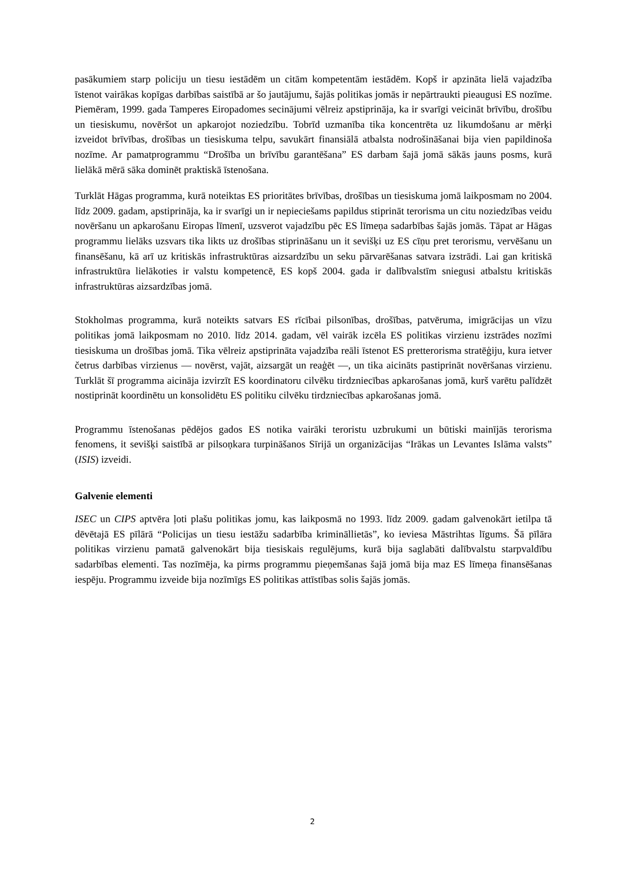pasākumiem starp policiju un tiesu iestādēm un citām kompetentām iestādēm. Kopš ir apzināta lielā vajadzība īstenot vairākas kopīgas darbības saistībā ar šo jautājumu, šajās politikas jomās ir nepārtraukti pieaugusi ES nozīme. Piemēram, 1999. gada Tamperes Eiropadomes secinājumi vēlreiz apstiprināja, ka ir svarīgi veicināt brīvību, drošību un tiesiskumu, novēršot un apkarojot noziedzību. Tobrīd uzmanība tika koncentrēta uz likumdošanu ar mērķi izveidot brīvības, drošības un tiesiskuma telpu, savukārt finansiālā atbalsta nodrošināšanai bija vien papildinoša nozīme. Ar pamatprogrammu “Drošība un brīvību garantēšana” ES darbam šajā jomā sākās jauns posms, kurā lielākā mērā sāka dominēt praktiskā īstenošana.
Turklāt Hāgas programma, kurā noteiktas ES prioritātes brīvības, drošības un tiesiskuma jomā laikposmam no 2004. līdz 2009. gadam, apstiprināja, ka ir svarīgi un ir nepieciešams papildus stiprināt terorisma un citu noziedzības veidu novēršanu un apkarošanu Eiropas līmenī, uzsverot vajadzību pēc ES līmeņa sadarbības šajās jomās. Tāpat ar Hāgas programmu lielāks uzsvars tika likts uz drošības stiprināšanu un it sevišķi uz ES cīņu pret terorismu, vervēšanu un finansēšanu, kā arī uz kritiskās infrastruktūras aizsardzību un seku pārvarēšanas satvara izstrādi. Lai gan kritiskā infrastruktūra lielākoties ir valstu kompetencē, ES kopš 2004. gada ir dalībvalstīm sniegusi atbalstu kritiskās infrastruktūras aizsardzības jomā.
Stokholmas programma, kurā noteikts satvars ES rīcībai pilsonības, drošības, patvēruma, imigrācijas un vīzu politikas jomā laikposmam no 2010. līdz 2014. gadam, vēl vairāk izcēla ES politikas virzienu izstrādes nozīmi tiesiskuma un drošības jomā. Tika vēlreiz apstiprināta vajadzība reāli īstenot ES pretterorisma stratēģiju, kura ietver četrus darbības virzienus — novērst, vajāt, aizsargāt un reaģēt —, un tika aicināts pastiprināt novēršanas virzienu. Turklāt šī programma aicināja izvirzīt ES koordinatoru cilvēku tirdzniecības apkarošanas jomā, kurš varētu palīdzēt nostiprināt koordinētu un konsolidētu ES politiku cilvēku tirdzniecības apkarošanas jomā.
Programmu īstenošanas pēdējos gados ES notika vairāki teroristu uzbrukumi un būtiski mainījās terorisma fenomens, it sevišķi saistībā ar pilsoņkara turpināšanos Sīrijā un organizācijas “Irākas un Levantes Islāma valsts” (ISIS) izveidi.
Galvenie elementi
ISEC un CIPS aptvēra ļoti plašu politikas jomu, kas laikposmā no 1993. līdz 2009. gadam galvenokārt ietilpa tā dēvētajā ES pīlārā “Policijas un tiesu iestāžu sadarbība krimināllietās”, ko ieviesa Māstrihtas līgums. Šā pīlāra politikas virzienu pamatā galvenokārt bija tiesiskais regulējums, kurā bija saglabāti dalībvalstu starpvaldību sadarbības elementi. Tas nozīmēja, ka pirms programmu pieņemšanas šajā jomā bija maz ES līmeņa finansēšanas iespēju. Programmu izveide bija nozīmīgs ES politikas attīstības solis šajās jomās.
2